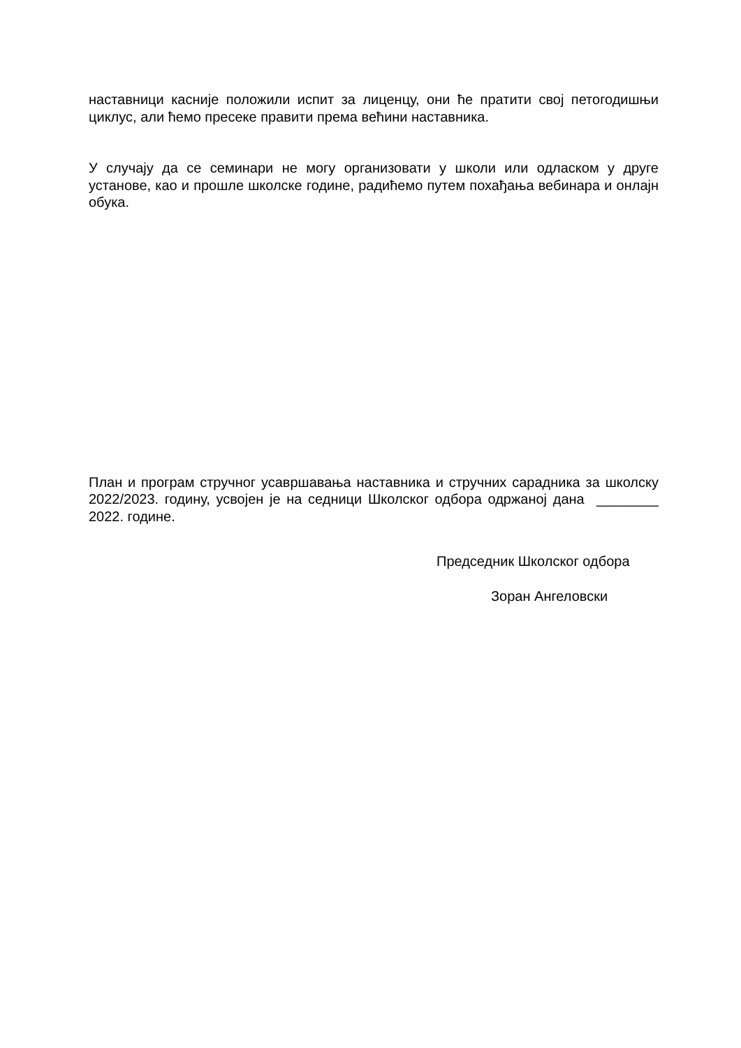наставници касније положили испит за лиценцу, они ће пратити свој петогодишњи циклус, али ћемо пресеке правити према већини наставника.
У случају да се семинари не могу организовати у школи или одласком у друге установе, као и прошле школске године, радићемо путем похађања вебинара и онлајн обука.
План и програм стручног усавршавања наставника и стручних сарадника за школску 2022/2023. годину, усвојен је на седници Школског одбора одржаној дана ________ 2022. године.
Председник Школског одбора
Зоран Ангеловски